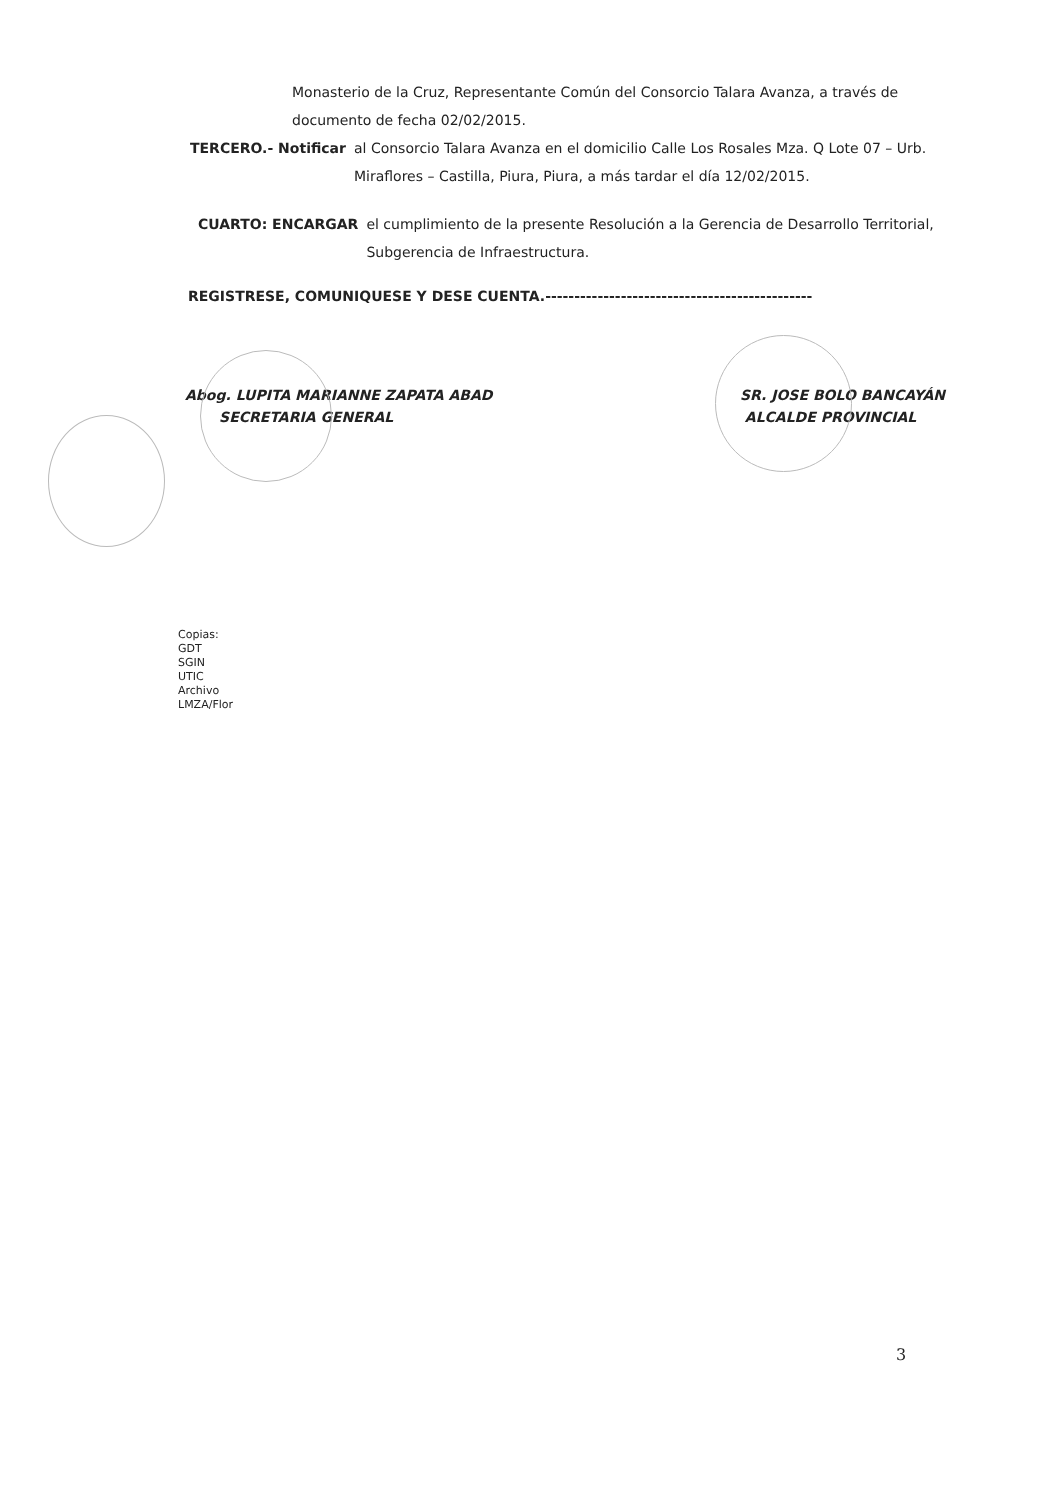Monasterio de la Cruz, Representante Común del Consorcio Talara Avanza, a través de documento de fecha 02/02/2015.
TERCERO.- Notificar al Consorcio Talara Avanza en el domicilio Calle Los Rosales Mza. Q Lote 07 – Urb. Miraflores – Castilla, Piura, Piura, a más tardar el día 12/02/2015.
CUARTO: ENCARGAR el cumplimiento de la presente Resolución a la Gerencia de Desarrollo Territorial, Subgerencia de Infraestructura.
REGISTRESE, COMUNIQUESE Y DESE CUENTA.----------------------------------------------
Abog. LUPITA MARIANNE ZAPATA ABAD
SECRETARIA GENERAL
SR. JOSE BOLO BANCAYÁN
ALCALDE PROVINCIAL
Copias:
GDT
SGIN
UTIC
Archivo
LMZA/Flor
3